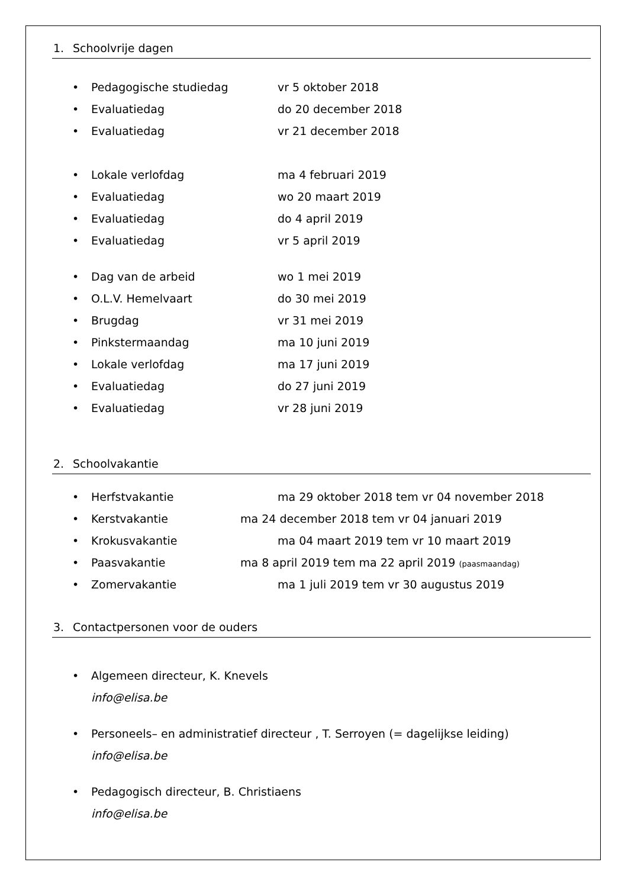1. Schoolvrije dagen
• Pedagogische studiedag vr 5 oktober 2018
• Evaluatiedag do 20 december 2018
• Evaluatiedag vr 21 december 2018
• Lokale verlofdag ma 4 februari 2019
• Evaluatiedag wo 20 maart 2019
• Evaluatiedag do 4 april 2019
• Evaluatiedag vr 5 april 2019
• Dag van de arbeid wo 1 mei 2019
• O.L.V. Hemelvaart do 30 mei 2019
• Brugdag vr 31 mei 2019
• Pinkstermaandag ma 10 juni 2019
• Lokale verlofdag ma 17 juni 2019
• Evaluatiedag do 27 juni 2019
• Evaluatiedag vr 28 juni 2019
2. Schoolvakantie
• Herfstvakantie ma 29 oktober 2018 tem vr 04 november 2018
• Kerstvakantie ma 24 december 2018 tem vr 04 januari 2019
• Krokusvakantie ma 04 maart 2019 tem vr 10 maart 2019
• Paasvakantie ma 8 april 2019 tem ma 22 april 2019 (paasmaandag)
• Zomervakantie ma 1 juli 2019 tem vr 30 augustus 2019
3. Contactpersonen voor de ouders
• Algemeen directeur, K. Knevels
info@elisa.be
• Personeels– en administratief directeur , T. Serroyen (= dagelijkse leiding)
info@elisa.be
• Pedagogisch directeur, B. Christiaens
info@elisa.be